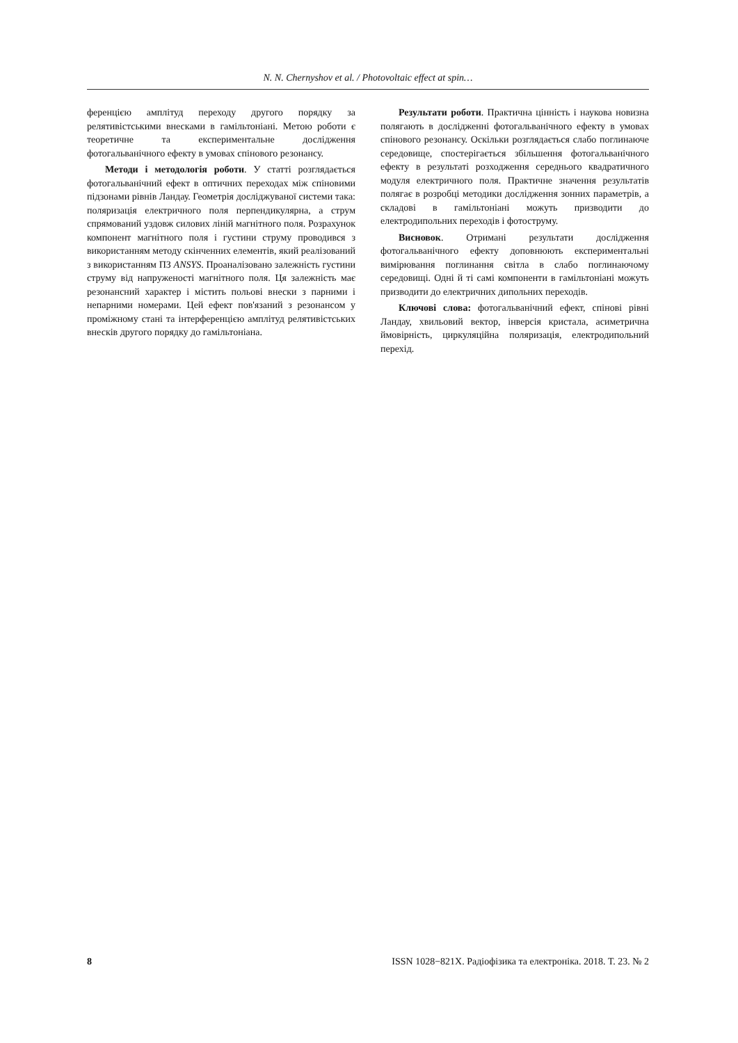N. N. Chernyshov et al. / Photovoltaic effect at spin…
ференцією амплітуд переходу другого порядку за релятивістськими внесками в гамільтоніані. Метою роботи є теоретичне та експериментальне дослідження фотогальванічного ефекту в умовах спінового резонансу.
Методи і методологія роботи. У статті розглядається фотогальванічний ефект в оптичних переходах між спіновими підзонами рівнів Ландау. Геометрія досліджуваної системи така: поляризація електричного поля перпендикулярна, а струм спрямований уздовж силових ліній магнітного поля. Розрахунок компонент магнітного поля і густини струму проводився з використанням методу скінченних елементів, який реалізований з використанням ПЗ ANSYS. Проаналізовано залежність густини струму від напруженості магнітного поля. Ця залежність має резонансний характер і містить польові внески з парними і непарними номерами. Цей ефект пов'язаний з резонансом у проміжному стані та інтерференцією амплітуд релятивістських внесків другого порядку до гамільтоніана.
Результати роботи. Практична цінність і наукова новизна полягають в дослідженні фотогальванічного ефекту в умовах спінового резонансу. Оскільки розглядається слабо поглинаюче середовище, спостерігається збільшення фотогальванічного ефекту в результаті розходження середнього квадратичного модуля електричного поля. Практичне значення результатів полягає в розробці методики дослідження зонних параметрів, а складові в гамільтоніані можуть призводити до електродипольних переходів і фотоструму.
Висновок. Отримані результати дослідження фотогальванічного ефекту доповнюють експериментальні вимірювання поглинання світла в слабо поглинаючому середовищі. Одні й ті самі компоненти в гамільтоніані можуть призводити до електричних дипольних переходів.
Ключові слова: фотогальванічний ефект, спінові рівні Ландау, хвильовий вектор, інверсія кристала, асиметрична ймовірність, циркуляційна поляризація, електродипольний перехід.
8 ISSN 1028−821X. Радіофізика та електроніка. 2018. Т. 23. № 2